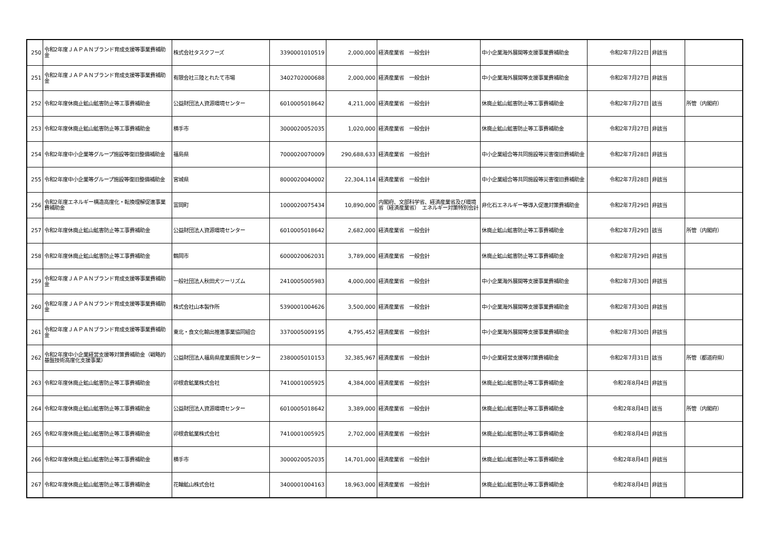| 250 | 令和2年度ＪＡＰＡＮブランド育成支援等事業費補助金 | 株式会社タスクフーズ | 3390001010519 | 2,000,000 | 経済産業省 一般会計 | 中小企業海外展開等支援事業費補助金 | 令和2年7月22日 | 非該当 | |
| 251 | 令和2年度ＪＡＰＡＮブランド育成支援等事業費補助金 | 有限会社三陸とれたて市場 | 3402702000688 | 2,000,000 | 経済産業省 一般会計 | 中小企業海外展開等支援事業費補助金 | 令和2年7月27日 | 非該当 | |
| 252 | 令和2年度休廃止鉱山鉱害防止等工事費補助金 | 公益財団法人資源環境センター | 6010005018642 | 4,211,000 | 経済産業省 一般会計 | 休廃止鉱山鉱害防止等工事費補助金 | 令和2年7月27日 | 該当 | 所管（内閣府） |
| 253 | 令和2年度休廃止鉱山鉱害防止等工事費補助金 | 横手市 | 3000020052035 | 1,020,000 | 経済産業省 一般会計 | 休廃止鉱山鉱害防止等工事費補助金 | 令和2年7月27日 | 非該当 | |
| 254 | 令和2年度中小企業等グループ施設等復旧整備補助金 | 福島県 | 7000020070009 | 290,688,633 | 経済産業省 一般会計 | 中小企業組合等共同施設等災害復旧費補助金 | 令和2年7月28日 | 非該当 | |
| 255 | 令和2年度中小企業等グループ施設等復旧整備補助金 | 宮城県 | 8000020040002 | 22,304,114 | 経済産業省 一般会計 | 中小企業組合等共同施設等災害復旧費補助金 | 令和2年7月28日 | 非該当 | |
| 256 | 令和2年度エネルギー構造高度化・転換理解促進事業費補助金 | 富岡町 | 1000020075434 | 10,890,000 | 内閣府、文部科学省、経済産業省及び環境省（経済産業省） エネルギー対策特別会計 | 非化石エネルギー等導入促進対策費補助金 | 令和2年7月29日 | 非該当 | |
| 257 | 令和2年度休廃止鉱山鉱害防止等工事費補助金 | 公益財団法人資源環境センター | 6010005018642 | 2,682,000 | 経済産業省 一般会計 | 休廃止鉱山鉱害防止等工事費補助金 | 令和2年7月29日 | 該当 | 所管（内閣府） |
| 258 | 令和2年度休廃止鉱山鉱害防止等工事費補助金 | 鶴岡市 | 6000020062031 | 3,789,000 | 経済産業省 一般会計 | 休廃止鉱山鉱害防止等工事費補助金 | 令和2年7月29日 | 非該当 | |
| 259 | 令和2年度ＪＡＰＡＮブランド育成支援等事業費補助金 | 一般社団法人秋田犬ツーリズム | 2410005005983 | 4,000,000 | 経済産業省 一般会計 | 中小企業海外展開等支援事業費補助金 | 令和2年7月30日 | 非該当 | |
| 260 | 令和2年度ＪＡＰＡＮブランド育成支援等事業費補助金 | 株式会社山本製作所 | 5390001004626 | 3,500,000 | 経済産業省 一般会計 | 中小企業海外展開等支援事業費補助金 | 令和2年7月30日 | 非該当 | |
| 261 | 令和2年度ＪＡＰＡＮブランド育成支援等事業費補助金 | 東北・食文化輸出推進事業協同組合 | 3370005009195 | 4,795,452 | 経済産業省 一般会計 | 中小企業海外展開等支援事業費補助金 | 令和2年7月30日 | 非該当 | |
| 262 | 令和2年度中小企業経営支援等対策費補助金（戦略的基盤技術高度化支援事業） | 公益財団法人福島県産業振興センター | 2380005010153 | 32,385,967 | 経済産業省 一般会計 | 中小企業経営支援等対策費補助金 | 令和2年7月31日 | 該当 | 所管（都道府県） |
| 263 | 令和2年度休廃止鉱山鉱害防止等工事費補助金 | 卯根倉鉱業株式会社 | 7410001005925 | 4,384,000 | 経済産業省 一般会計 | 休廃止鉱山鉱害防止等工事費補助金 | 令和2年8月4日 | 非該当 | |
| 264 | 令和2年度休廃止鉱山鉱害防止等工事費補助金 | 公益財団法人資源環境センター | 6010005018642 | 3,389,000 | 経済産業省 一般会計 | 休廃止鉱山鉱害防止等工事費補助金 | 令和2年8月4日 | 該当 | 所管（内閣府） |
| 265 | 令和2年度休廃止鉱山鉱害防止等工事費補助金 | 卯根倉鉱業株式会社 | 7410001005925 | 2,702,000 | 経済産業省 一般会計 | 休廃止鉱山鉱害防止等工事費補助金 | 令和2年8月4日 | 非該当 | |
| 266 | 令和2年度休廃止鉱山鉱害防止等工事費補助金 | 横手市 | 3000020052035 | 14,701,000 | 経済産業省 一般会計 | 休廃止鉱山鉱害防止等工事費補助金 | 令和2年8月4日 | 非該当 | |
| 267 | 令和2年度休廃止鉱山鉱害防止等工事費補助金 | 花輪鉱山株式会社 | 3400001004163 | 18,963,000 | 経済産業省 一般会計 | 休廃止鉱山鉱害防止等工事費補助金 | 令和2年8月4日 | 非該当 | |